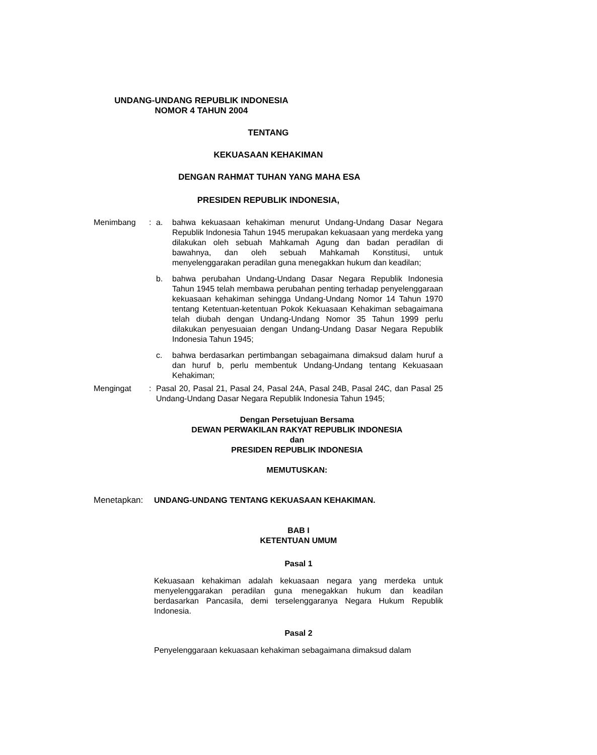UNDANG-UNDANG REPUBLIK INDONESIA
NOMOR 4 TAHUN 2004
TENTANG
KEKUASAAN KEHAKIMAN
DENGAN RAHMAT TUHAN YANG MAHA ESA
PRESIDEN REPUBLIK INDONESIA,
Menimbang : a. bahwa kekuasaan kehakiman menurut Undang-Undang Dasar Negara Republik Indonesia Tahun 1945 merupakan kekuasaan yang merdeka yang dilakukan oleh sebuah Mahkamah Agung dan badan peradilan di bawahnya, dan oleh sebuah Mahkamah Konstitusi, untuk menyelenggarakan peradilan guna menegakkan hukum dan keadilan;
b. bahwa perubahan Undang-Undang Dasar Negara Republik Indonesia Tahun 1945 telah membawa perubahan penting terhadap penyelenggaraan kekuasaan kehakiman sehingga Undang-Undang Nomor 14 Tahun 1970 tentang Ketentuan-ketentuan Pokok Kekuasaan Kehakiman sebagaimana telah diubah dengan Undang-Undang Nomor 35 Tahun 1999 perlu dilakukan penyesuaian dengan Undang-Undang Dasar Negara Republik Indonesia Tahun 1945;
c. bahwa berdasarkan pertimbangan sebagaimana dimaksud dalam huruf a dan huruf b, perlu membentuk Undang-Undang tentang Kekuasaan Kehakiman;
Mengingat : Pasal 20, Pasal 21, Pasal 24, Pasal 24A, Pasal 24B, Pasal 24C, dan Pasal 25 Undang-Undang Dasar Negara Republik Indonesia Tahun 1945;
Dengan Persetujuan Bersama
DEWAN PERWAKILAN RAKYAT REPUBLIK INDONESIA
dan
PRESIDEN REPUBLIK INDONESIA
MEMUTUSKAN:
Menetapkan: UNDANG-UNDANG TENTANG KEKUASAAN KEHAKIMAN.
BAB I
KETENTUAN UMUM
Pasal 1
Kekuasaan kehakiman adalah kekuasaan negara yang merdeka untuk menyelenggarakan peradilan guna menegakkan hukum dan keadilan berdasarkan Pancasila, demi terselenggaranya Negara Hukum Republik Indonesia.
Pasal 2
Penyelenggaraan kekuasaan kehakiman sebagaimana dimaksud dalam